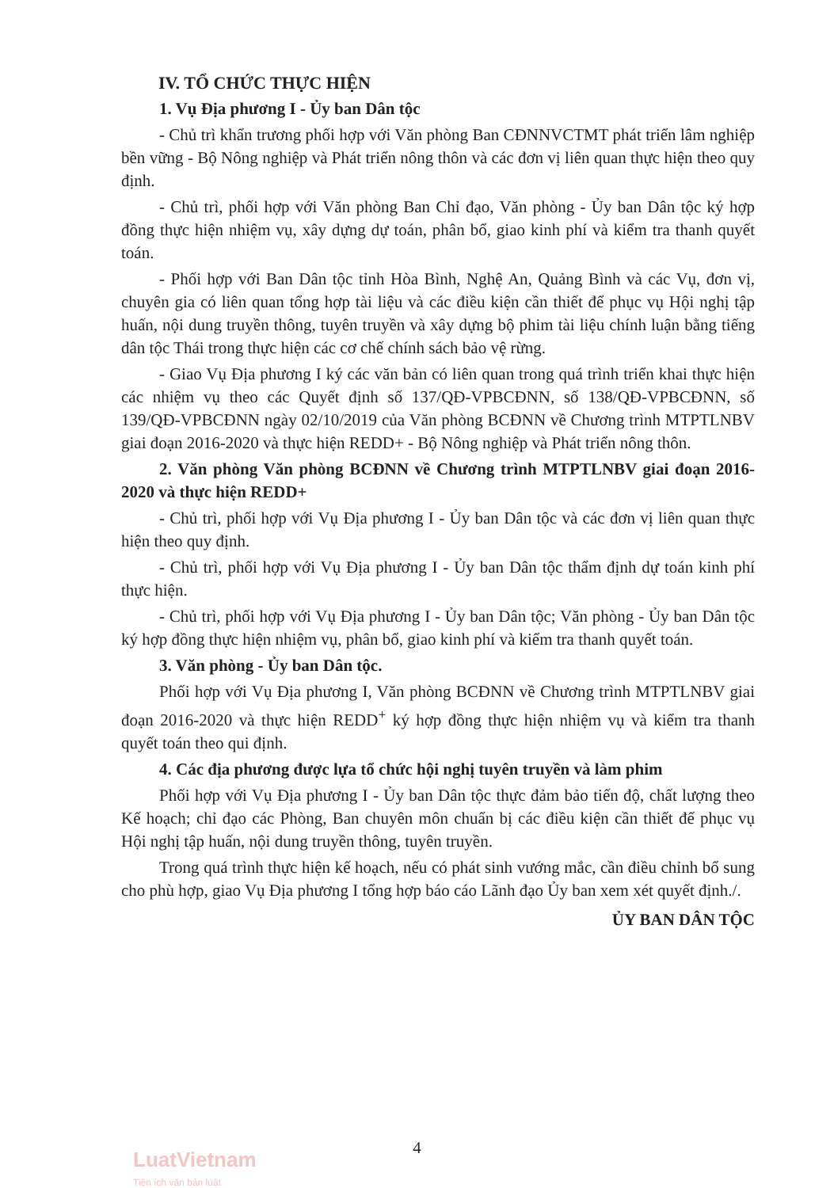IV. TỔ CHỨC THỰC HIỆN
1. Vụ Địa phương I - Ủy ban Dân tộc
- Chủ trì khẩn trương phối hợp với Văn phòng Ban CĐNNVCTMT phát triển lâm nghiệp bền vững - Bộ Nông nghiệp và Phát triển nông thôn và các đơn vị liên quan thực hiện theo quy định.
- Chủ trì, phối hợp với Văn phòng Ban Chỉ đạo, Văn phòng - Ủy ban Dân tộc ký hợp đồng thực hiện nhiệm vụ, xây dựng dự toán, phân bổ, giao kinh phí và kiểm tra thanh quyết toán.
- Phối hợp với Ban Dân tộc tỉnh Hòa Bình, Nghệ An, Quảng Bình và các Vụ, đơn vị, chuyên gia có liên quan tổng hợp tài liệu và các điều kiện cần thiết để phục vụ Hội nghị tập huấn, nội dung truyền thông, tuyên truyền và xây dựng bộ phim tài liệu chính luận bằng tiếng dân tộc Thái trong thực hiện các cơ chế chính sách bảo vệ rừng.
- Giao Vụ Địa phương I ký các văn bản có liên quan trong quá trình triển khai thực hiện các nhiệm vụ theo các Quyết định số 137/QĐ-VPBCĐNN, số 138/QĐ-VPBCĐNN, số 139/QĐ-VPBCĐNN ngày 02/10/2019 của Văn phòng BCĐNN về Chương trình MTPTLNBV giai đoạn 2016-2020 và thực hiện REDD+ - Bộ Nông nghiệp và Phát triển nông thôn.
2. Văn phòng Văn phòng BCĐNN về Chương trình MTPTLNBV giai đoạn 2016-2020 và thực hiện REDD+
- Chủ trì, phối hợp với Vụ Địa phương I - Ủy ban Dân tộc và các đơn vị liên quan thực hiện theo quy định.
- Chủ trì, phối hợp với Vụ Địa phương I - Ủy ban Dân tộc thẩm định dự toán kinh phí thực hiện.
- Chủ trì, phối hợp với Vụ Địa phương I - Ủy ban Dân tộc; Văn phòng - Ủy ban Dân tộc ký hợp đồng thực hiện nhiệm vụ, phân bổ, giao kinh phí và kiểm tra thanh quyết toán.
3. Văn phòng - Ủy ban Dân tộc.
Phối hợp với Vụ Địa phương I, Văn phòng BCĐNN về Chương trình MTPTLNBV giai đoạn 2016-2020 và thực hiện REDD<sup>+</sup> ký hợp đồng thực hiện nhiệm vụ và kiểm tra thanh quyết toán theo qui định.
4. Các địa phương được lựa tổ chức hội nghị tuyên truyền và làm phim
Phối hợp với Vụ Địa phương I - Ủy ban Dân tộc thực đảm bảo tiến độ, chất lượng theo Kế hoạch; chỉ đạo các Phòng, Ban chuyên môn chuẩn bị các điều kiện cần thiết để phục vụ Hội nghị tập huấn, nội dung truyền thông, tuyên truyền.
Trong quá trình thực hiện kế hoạch, nếu có phát sinh vướng mắc, cần điều chỉnh bổ sung cho phù hợp, giao Vụ Địa phương I tổng hợp báo cáo Lãnh đạo Ủy ban xem xét quyết định./.
ỦY BAN DÂN TỘC
4
LuatVietnam
Tiện ích văn bản luật